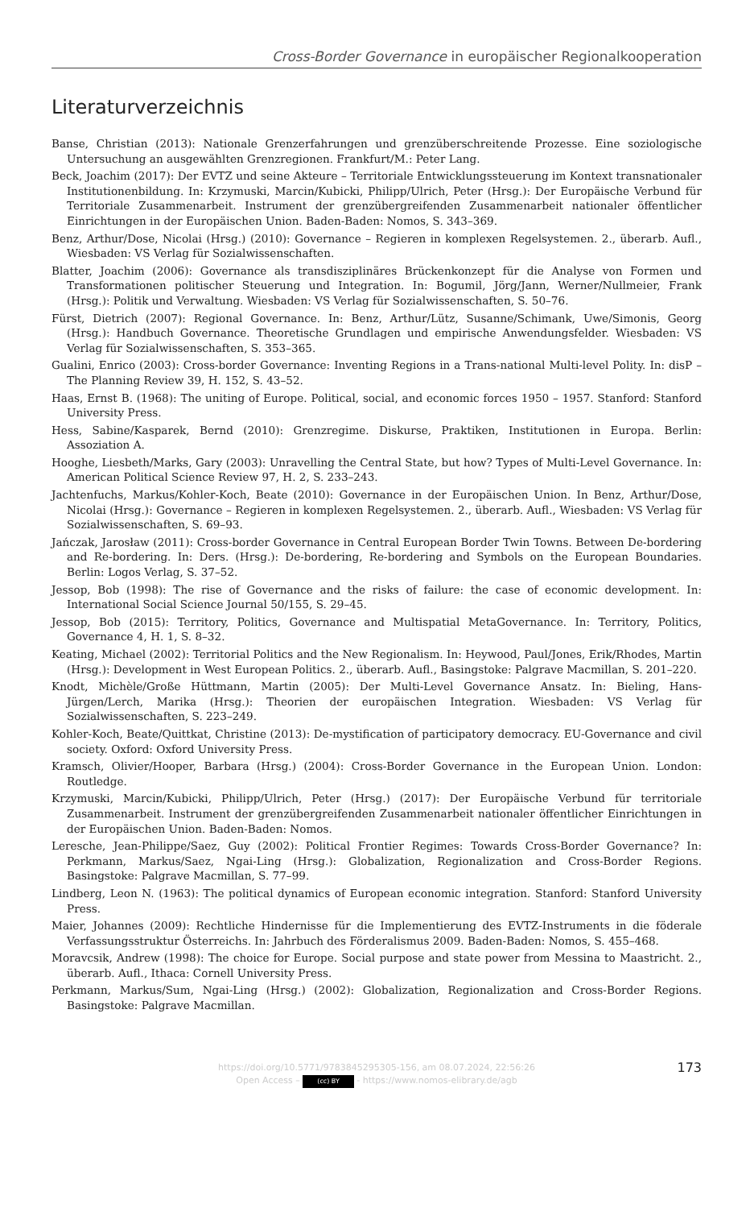Cross-Border Governance in europäischer Regionalkooperation
Literaturverzeichnis
Banse, Christian (2013): Nationale Grenzerfahrungen und grenzüberschreitende Prozesse. Eine soziologische Untersuchung an ausgewählten Grenzregionen. Frankfurt/M.: Peter Lang.
Beck, Joachim (2017): Der EVTZ und seine Akteure – Territoriale Entwicklungssteuerung im Kontext transnationaler Institutionenbildung. In: Krzymuski, Marcin/Kubicki, Philipp/Ulrich, Peter (Hrsg.): Der Europäische Verbund für Territoriale Zusammenarbeit. Instrument der grenzübergreifenden Zusammenarbeit nationaler öffentlicher Einrichtungen in der Europäischen Union. Baden-Baden: Nomos, S. 343–369.
Benz, Arthur/Dose, Nicolai (Hrsg.) (2010): Governance – Regieren in komplexen Regelsystemen. 2., überarb. Aufl., Wiesbaden: VS Verlag für Sozialwissenschaften.
Blatter, Joachim (2006): Governance als transdisziplinäres Brückenkonzept für die Analyse von Formen und Transformationen politischer Steuerung und Integration. In: Bogumil, Jörg/Jann, Werner/Nullmeier, Frank (Hrsg.): Politik und Verwaltung. Wiesbaden: VS Verlag für Sozialwissenschaften, S. 50–76.
Fürst, Dietrich (2007): Regional Governance. In: Benz, Arthur/Lütz, Susanne/Schimank, Uwe/Simonis, Georg (Hrsg.): Handbuch Governance. Theoretische Grundlagen und empirische Anwendungsfelder. Wiesbaden: VS Verlag für Sozialwissenschaften, S. 353–365.
Gualini, Enrico (2003): Cross-border Governance: Inventing Regions in a Trans-national Multi-level Polity. In: disP – The Planning Review 39, H. 152, S. 43–52.
Haas, Ernst B. (1968): The uniting of Europe. Political, social, and economic forces 1950 – 1957. Stanford: Stanford University Press.
Hess, Sabine/Kasparek, Bernd (2010): Grenzregime. Diskurse, Praktiken, Institutionen in Europa. Berlin: Assoziation A.
Hooghe, Liesbeth/Marks, Gary (2003): Unravelling the Central State, but how? Types of Multi-Level Governance. In: American Political Science Review 97, H. 2, S. 233–243.
Jachtenfuchs, Markus/Kohler-Koch, Beate (2010): Governance in der Europäischen Union. In Benz, Arthur/Dose, Nicolai (Hrsg.): Governance – Regieren in komplexen Regelsystemen. 2., überarb. Aufl., Wiesbaden: VS Verlag für Sozialwissenschaften, S. 69–93.
Jańczak, Jarosław (2011): Cross-border Governance in Central European Border Twin Towns. Between De-bordering and Re-bordering. In: Ders. (Hrsg.): De-bordering, Re-bordering and Symbols on the European Boundaries. Berlin: Logos Verlag, S. 37–52.
Jessop, Bob (1998): The rise of Governance and the risks of failure: the case of economic development. In: International Social Science Journal 50/155, S. 29–45.
Jessop, Bob (2015): Territory, Politics, Governance and Multispatial MetaGovernance. In: Territory, Politics, Governance 4, H. 1, S. 8–32.
Keating, Michael (2002): Territorial Politics and the New Regionalism. In: Heywood, Paul/Jones, Erik/Rhodes, Martin (Hrsg.): Development in West European Politics. 2., überarb. Aufl., Basingstoke: Palgrave Macmillan, S. 201–220.
Knodt, Michèle/Große Hüttmann, Martin (2005): Der Multi-Level Governance Ansatz. In: Bieling, Hans-Jürgen/Lerch, Marika (Hrsg.): Theorien der europäischen Integration. Wiesbaden: VS Verlag für Sozialwissenschaften, S. 223–249.
Kohler-Koch, Beate/Quittkat, Christine (2013): De-mystification of participatory democracy. EU-Governance and civil society. Oxford: Oxford University Press.
Kramsch, Olivier/Hooper, Barbara (Hrsg.) (2004): Cross-Border Governance in the European Union. London: Routledge.
Krzymuski, Marcin/Kubicki, Philipp/Ulrich, Peter (Hrsg.) (2017): Der Europäische Verbund für territoriale Zusammenarbeit. Instrument der grenzübergreifenden Zusammenarbeit nationaler öffentlicher Einrichtungen in der Europäischen Union. Baden-Baden: Nomos.
Leresche, Jean-Philippe/Saez, Guy (2002): Political Frontier Regimes: Towards Cross-Border Governance? In: Perkmann, Markus/Saez, Ngai-Ling (Hrsg.): Globalization, Regionalization and Cross-Border Regions. Basingstoke: Palgrave Macmillan, S. 77–99.
Lindberg, Leon N. (1963): The political dynamics of European economic integration. Stanford: Stanford University Press.
Maier, Johannes (2009): Rechtliche Hindernisse für die Implementierung des EVTZ-Instruments in die föderale Verfassungsstruktur Österreichs. In: Jahrbuch des Förderalismus 2009. Baden-Baden: Nomos, S. 455–468.
Moravcsik, Andrew (1998): The choice for Europe. Social purpose and state power from Messina to Maastricht. 2., überarb. Aufl., Ithaca: Cornell University Press.
Perkmann, Markus/Sum, Ngai-Ling (Hrsg.) (2002): Globalization, Regionalization and Cross-Border Regions. Basingstoke: Palgrave Macmillan.
https://doi.org/10.5771/9783845295305-156, am 08.07.2024, 22:56:26
Open Access – (cc) BY - https://www.nomos-elibrary.de/agb
173